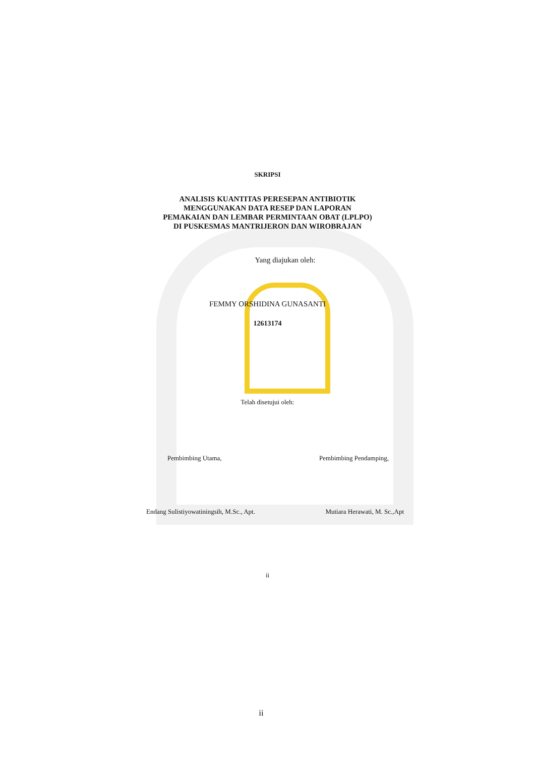SKRIPSI
ANALISIS KUANTITAS PERESEPAN ANTIBIOTIK
MENGGUNAKAN DATA RESEP DAN LAPORAN
PEMAKAIAN DAN LEMBAR PERMINTAAN OBAT (LPLPO)
DI PUSKESMAS MANTRIJERON DAN WIROBRAJAN
Yang diajukan oleh:
FEMMY ORSHIDINA GUNASANTI
12613174
Telah disetujui oleh:
Pembimbing Utama, Pembimbing Pendamping,
Endang Sulistiyowatiningsih, M.Sc., Apt. Mutiara Herawati, M. Sc.,Apt
ii
ii